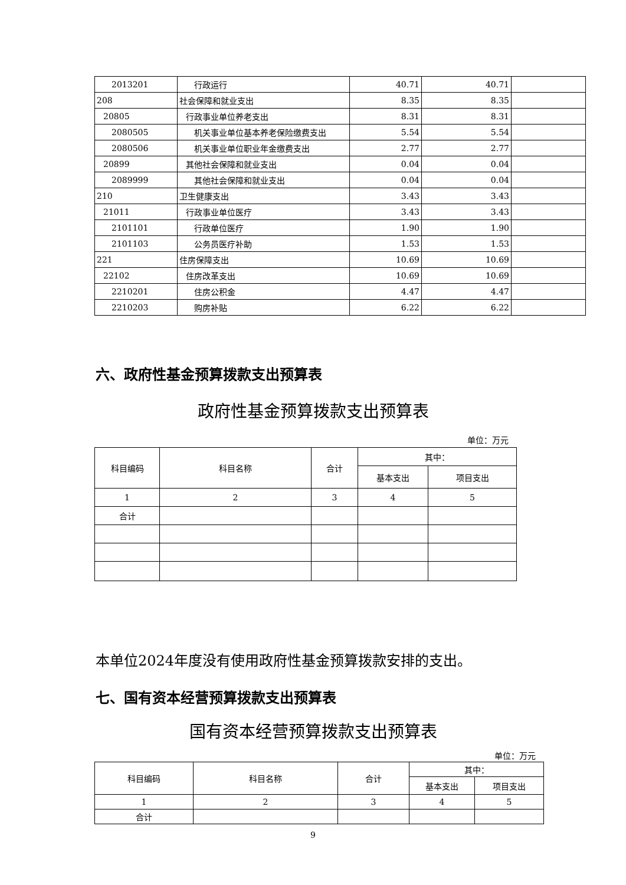| 2013201 | 行政运行 | 40.71 | 40.71 | |
| 208 | 社会保障和就业支出 | 8.35 | 8.35 | |
| 20805 | 行政事业单位养老支出 | 8.31 | 8.31 | |
| 2080505 | 机关事业单位基本养老保险缴费支出 | 5.54 | 5.54 | |
| 2080506 | 机关事业单位职业年金缴费支出 | 2.77 | 2.77 | |
| 20899 | 其他社会保障和就业支出 | 0.04 | 0.04 | |
| 2089999 | 其他社会保障和就业支出 | 0.04 | 0.04 | |
| 210 | 卫生健康支出 | 3.43 | 3.43 | |
| 21011 | 行政事业单位医疗 | 3.43 | 3.43 | |
| 2101101 | 行政单位医疗 | 1.90 | 1.90 | |
| 2101103 | 公务员医疗补助 | 1.53 | 1.53 | |
| 221 | 住房保障支出 | 10.69 | 10.69 | |
| 22102 | 住房改革支出 | 10.69 | 10.69 | |
| 2210201 | 住房公积金 | 4.47 | 4.47 | |
| 2210203 | 购房补贴 | 6.22 | 6.22 | |
六、政府性基金预算拨款支出预算表
政府性基金预算拨款支出预算表
单位：万元
| 科目编码 | 科目名称 | 合计 | 其中： | |
| --- | --- | --- | --- | --- |
| | | | 基本支出 | 项目支出 |
| 1 | 2 | 3 | 4 | 5 |
| 合计 | | | | |
本单位2024年度没有使用政府性基金预算拨款安排的支出。
七、国有资本经营预算拨款支出预算表
国有资本经营预算拨款支出预算表
单位：万元
| 科目编码 | 科目名称 | 合计 | 其中： | |
| --- | --- | --- | --- | --- |
| | | | 基本支出 | 项目支出 |
| 1 | 2 | 3 | 4 | 5 |
| 合计 | | | | |
9